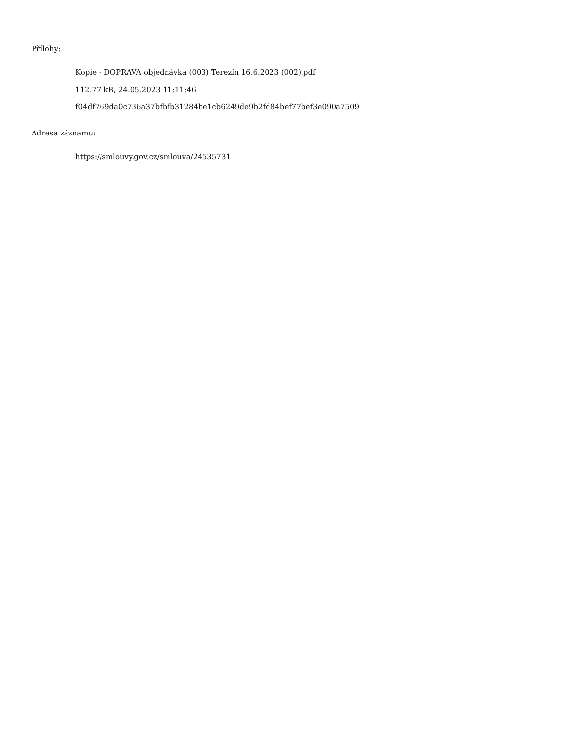Přílohy:
Kopie - DOPRAVA objednávka (003) Terezín 16.6.2023 (002).pdf
112.77 kB, 24.05.2023 11:11:46
f04df769da0c736a37bfbfb31284be1cb6249de9b2fd84bef77bef3e090a7509
Adresa záznamu:
https://smlouvy.gov.cz/smlouva/24535731